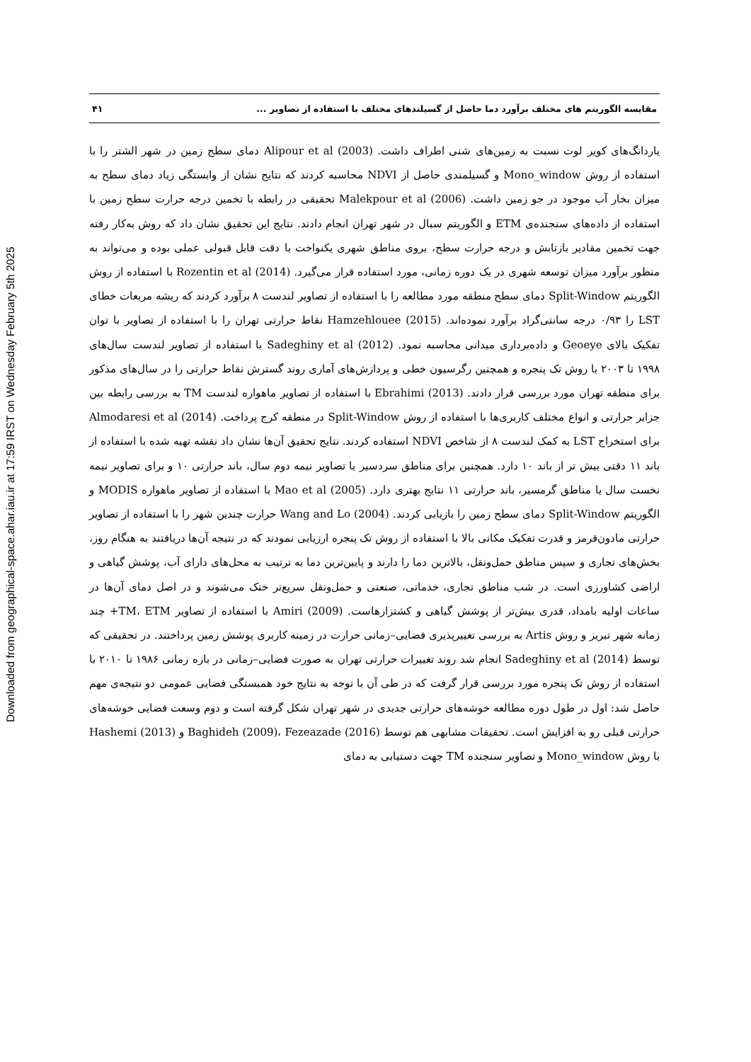Downloaded from geographical-space.ahar.iau.ir at 17:59 IRST on Wednesday February 5th 2025
مقایسه الگوریتم های مختلف برآورد دما حاصل از گسیلندهای مختلف با استفاده از تصاویر ... ۴۱
یاردانگ‌های کویر لوت نسبت به زمین‌های شنی اطراف داشت. Alipour et al (2003) دمای سطح زمین در شهر الشتر را با استفاده از روش Mono_window و گسیلمندی حاصل از NDVI محاسبه کردند که نتایج نشان از وابستگی زیاد دمای سطح به میزان بخار آب موجود در جو زمین داشت. Malekpour et al (2006) تحقیقی در رابطه با تخمین درجه حرارت سطح زمین با استفاده از داده‌های سنجنده‌ی ETM و الگوریتم سبال در شهر تهران انجام دادند. نتایج این تحقیق نشان داد که روش به‌کار رفته جهت تخمین مقادیر بازتابش و درجه حرارت سطح، بروی مناطق شهری یکنواخت با دقت قابل قبولی عملی بوده و می‌تواند به منظور برآورد میزان توسعه شهری در یک دوره زمانی، مورد استفاده قرار می‌گیرد. Rozentin et al (2014) با استفاده از روش الگوریتم Split-Window دمای سطح منطقه مورد مطالعه را با استفاده از تصاویر لندست ۸ برآورد کردند که ریشه مربعات خطای LST را ۰/۹۳ درجه سانتی‌گراد برآورد نموده‌اند. Hamzehlouee (2015) نقاط حرارتی تهران را با استفاده از تصاویر با توان تفکیک بالای Geoeye و داده‌برداری میدانی محاسبه نمود. Sadeghiny et al (2012) با استفاده از تصاویر لندست سال‌های ۱۹۹۸ تا ۲۰۰۳ با روش تک پنجره و همچنین رگرسیون خطی و پردازش‌های آماری روند گسترش نقاط حرارتی را در سال‌های مذکور برای منطقه تهران مورد بررسی قرار دادند. Ebrahimi (2013) با استفاده از تصاویر ماهواره لندست TM به بررسی رابطه بین جزایر حرارتی و انواع مختلف کاربری‌ها با استفاده از روش Split-Window در منطقه کرج پرداخت. Almodaresi et al (2014) برای استخراج LST به کمک لندست ۸ از شاخص NDVI استفاده کردند. نتایج تحقیق آن‌ها نشان داد نقشه تهیه شده با استفاده از باند ۱۱ دقتی بیش تر از باند ۱۰ دارد. همچنین برای مناطق سردسیر یا تصاویر نیمه دوم سال، باند حرارتی ۱۰ و برای تصاویر نیمه نخست سال یا مناطق گرمسیر، باند حرارتی ۱۱ نتایج بهتری دارد. Mao et al (2005) با استفاده از تصاویر ماهواره MODIS و الگوریتم Split-Window دمای سطح زمین را بازیابی کردند. Wang and Lo (2004) حرارت چندین شهر را با استفاده از تصاویر حرارتی مادون‌قرمز و قدرت تفکیک مکانی بالا با استفاده از روش تک پنجره ارزیابی نمودند که در نتیجه آن‌ها دریافتند به هنگام روز، بخش‌های تجاری و سپس مناطق حمل‌ونقل، بالاترین دما را دارند و پایین‌ترین دما به ترتیب به محل‌های دارای آب، پوشش گیاهی و اراضی کشاورزی است. در شب مناطق تجاری، خدماتی، صنعتی و حمل‌ونقل سریع‌تر خنک می‌شوند و در اصل دمای آن‌ها در ساعات اولیه بامداد، قدری بیش‌تر از پوشش گیاهی و کشتزارهاست. Amiri (2009) با استفاده از تصاویر TM، ETM+ چند زمانه شهر تبریز و روش Artis به بررسی تغییرپذیری فضایی–زمانی حرارت در زمینه کاربری پوشش زمین پرداختند. در تحقیقی که توسط Sadeghiny et al (2014) انجام شد روند تغییرات حرارتی تهران به صورت فضایی–زمانی در بازه زمانی ۱۹۸۶ تا ۲۰۱۰ با استفاده از روش تک پنجره مورد بررسی قرار گرفت که در طی آن با توجه به نتایج خود همبستگی فضایی عمومی دو نتیجه‌ی مهم حاصل شد: اول در طول دوره مطالعه خوشه‌های حرارتی جدیدی در شهر تهران شکل گرفته است و دوم وسعت فضایی خوشه‌های حرارتی قبلی رو به افزایش است. تحقیقات مشابهی هم توسط Baghideh (2009)، Fezeazade (2016) و Hashemi (2013) با روش Mono_window و تصاویر سنجنده TM جهت دستیابی به دمای